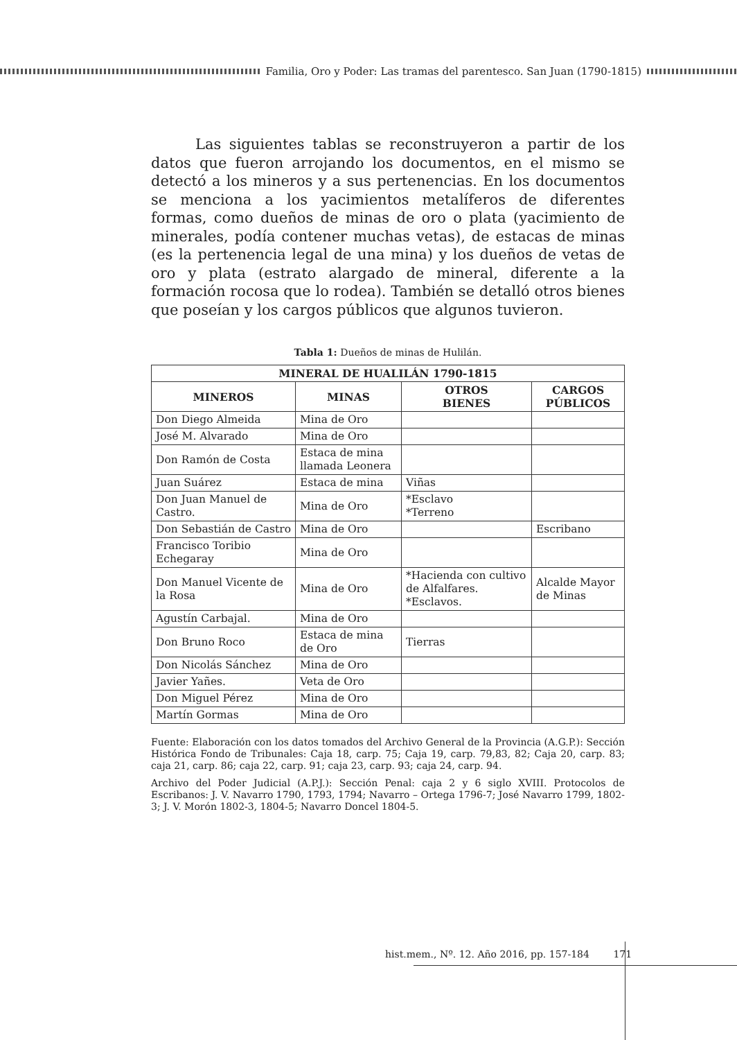Familia, Oro y Poder: Las tramas del parentesco. San Juan (1790-1815)
Las siguientes tablas se reconstruyeron a partir de los datos que fueron arrojando los documentos, en el mismo se detectó a los mineros y a sus pertenencias. En los documentos se menciona a los yacimientos metalíferos de diferentes formas, como dueños de minas de oro o plata (yacimiento de minerales, podía contener muchas vetas), de estacas de minas (es la pertenencia legal de una mina) y los dueños de vetas de oro y plata (estrato alargado de mineral, diferente a la formación rocosa que lo rodea). También se detalló otros bienes que poseían y los cargos públicos que algunos tuvieron.
Tabla 1: Dueños de minas de Hulilán.
| MINERAL DE HUALILÁN 1790-1815 | | | |
| --- | --- | --- | --- |
| MINEROS | MINAS | OTROS BIENES | CARGOS PÚBLICOS |
| Don Diego Almeida | Mina de Oro | | |
| José M. Alvarado | Mina de Oro | | |
| Don Ramón de Costa | Estaca de mina llamada Leonera | | |
| Juan Suárez | Estaca de mina | Viñas | |
| Don Juan Manuel de Castro. | Mina de Oro | *Esclavo *Terreno | |
| Don Sebastián de Castro | Mina de Oro | | Escribano |
| Francisco Toribio Echegaray | Mina de Oro | | |
| Don Manuel Vicente de la Rosa | Mina de Oro | *Hacienda con cultivo de Alfalfares. *Esclavos. | Alcalde Mayor de Minas |
| Agustín Carbajal. | Mina de Oro | | |
| Don Bruno Roco | Estaca de mina de Oro | Tierras | |
| Don Nicolás Sánchez | Mina de Oro | | |
| Javier Yañes. | Veta de Oro | | |
| Don Miguel Pérez | Mina de Oro | | |
| Martín Gormas | Mina de Oro | | |
Fuente: Elaboración con los datos tomados del Archivo General de la Provincia (A.G.P.): Sección Histórica Fondo de Tribunales: Caja 18, carp. 75; Caja 19, carp. 79,83, 82; Caja 20, carp. 83; caja 21, carp. 86; caja 22, carp. 91; caja 23, carp. 93; caja 24, carp. 94.
Archivo del Poder Judicial (A.P.J.): Sección Penal: caja 2 y 6 siglo XVIII. Protocolos de Escribanos: J. V. Navarro 1790, 1793, 1794; Navarro – Ortega 1796-7; José Navarro 1799, 1802-3; J. V. Morón 1802-3, 1804-5; Navarro Doncel 1804-5.
hist.mem., Nº. 12. Año 2016, pp. 157-184 171